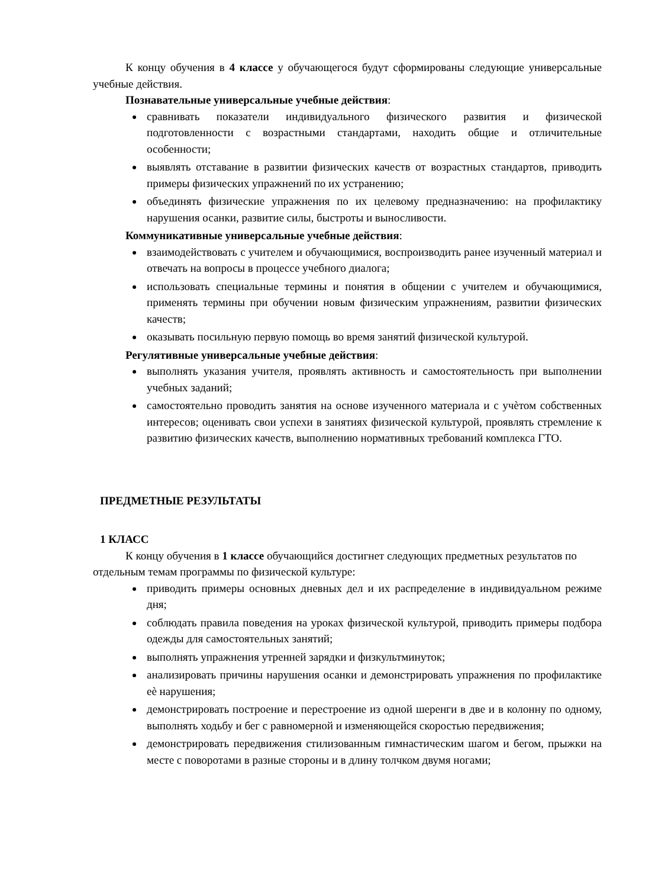К концу обучения в 4 классе у обучающегося будут сформированы следующие универсальные учебные действия.
Познавательные универсальные учебные действия:
сравнивать показатели индивидуального физического развития и физической подготовленности с возрастными стандартами, находить общие и отличительные особенности;
выявлять отставание в развитии физических качеств от возрастных стандартов, приводить примеры физических упражнений по их устранению;
объединять физические упражнения по их целевому предназначению: на профилактику нарушения осанки, развитие силы, быстроты и выносливости.
Коммуникативные универсальные учебные действия:
взаимодействовать с учителем и обучающимися, воспроизводить ранее изученный материал и отвечать на вопросы в процессе учебного диалога;
использовать специальные термины и понятия в общении с учителем и обучающимися, применять термины при обучении новым физическим упражнениям, развитии физических качеств;
оказывать посильную первую помощь во время занятий физической культурой.
Регулятивные универсальные учебные действия:
выполнять указания учителя, проявлять активность и самостоятельность при выполнении учебных заданий;
самостоятельно проводить занятия на основе изученного материала и с учѐтом собственных интересов; оценивать свои успехи в занятиях физической культурой, проявлять стремление к развитию физических качеств, выполнению нормативных требований комплекса ГТО.
ПРЕДМЕТНЫЕ РЕЗУЛЬТАТЫ
1 КЛАСС
К концу обучения в 1 классе обучающийся достигнет следующих предметных результатов по отдельным темам программы по физической культуре:
приводить примеры основных дневных дел и их распределение в индивидуальном режиме дня;
соблюдать правила поведения на уроках физической культурой, приводить примеры подбора одежды для самостоятельных занятий;
выполнять упражнения утренней зарядки и физкультминуток;
анализировать причины нарушения осанки и демонстрировать упражнения по профилактике еѐ нарушения;
демонстрировать построение и перестроение из одной шеренги в две и в колонну по одному, выполнять ходьбу и бег с равномерной и изменяющейся скоростью передвижения;
демонстрировать передвижения стилизованным гимнастическим шагом и бегом, прыжки на месте с поворотами в разные стороны и в длину толчком двумя ногами;